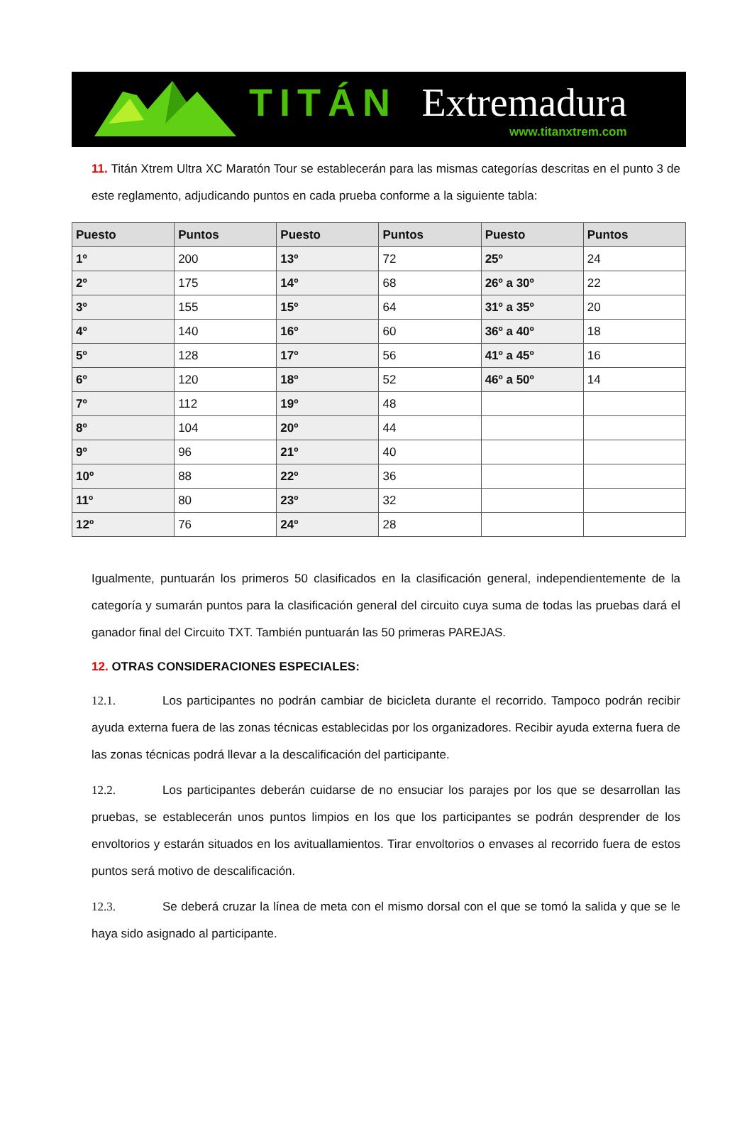TITÁN Extremadura
www.titanxtrem.com
11. Titán Xtrem Ultra XC Maratón Tour se establecerán para las mismas categorías descritas en el punto 3 de este reglamento, adjudicando puntos en cada prueba conforme a la siguiente tabla:
| Puesto | Puntos | Puesto | Puntos | Puesto | Puntos |
| --- | --- | --- | --- | --- | --- |
| 1º | 200 | 13º | 72 | 25º | 24 |
| 2º | 175 | 14º | 68 | 26º a 30º | 22 |
| 3º | 155 | 15º | 64 | 31º a 35º | 20 |
| 4º | 140 | 16º | 60 | 36º a 40º | 18 |
| 5º | 128 | 17º | 56 | 41º a 45º | 16 |
| 6º | 120 | 18º | 52 | 46º a 50º | 14 |
| 7º | 112 | 19º | 48 | | |
| 8º | 104 | 20º | 44 | | |
| 9º | 96 | 21º | 40 | | |
| 10º | 88 | 22º | 36 | | |
| 11º | 80 | 23º | 32 | | |
| 12º | 76 | 24º | 28 | | |
Igualmente, puntuarán los primeros 50 clasificados en la clasificación general, independientemente de la categoría y sumarán puntos para la clasificación general del circuito cuya suma de todas las pruebas dará el ganador final del Circuito TXT. También puntuarán las 50 primeras PAREJAS.
12. OTRAS CONSIDERACIONES ESPECIALES:
12.1. Los participantes no podrán cambiar de bicicleta durante el recorrido. Tampoco podrán recibir ayuda externa fuera de las zonas técnicas establecidas por los organizadores. Recibir ayuda externa fuera de las zonas técnicas podrá llevar a la descalificación del participante.
12.2. Los participantes deberán cuidarse de no ensuciar los parajes por los que se desarrollan las pruebas, se establecerán unos puntos limpios en los que los participantes se podrán desprender de los envoltorios y estarán situados en los avituallamientos. Tirar envoltorios o envases al recorrido fuera de estos puntos será motivo de descalificación.
12.3. Se deberá cruzar la línea de meta con el mismo dorsal con el que se tomó la salida y que se le haya sido asignado al participante.